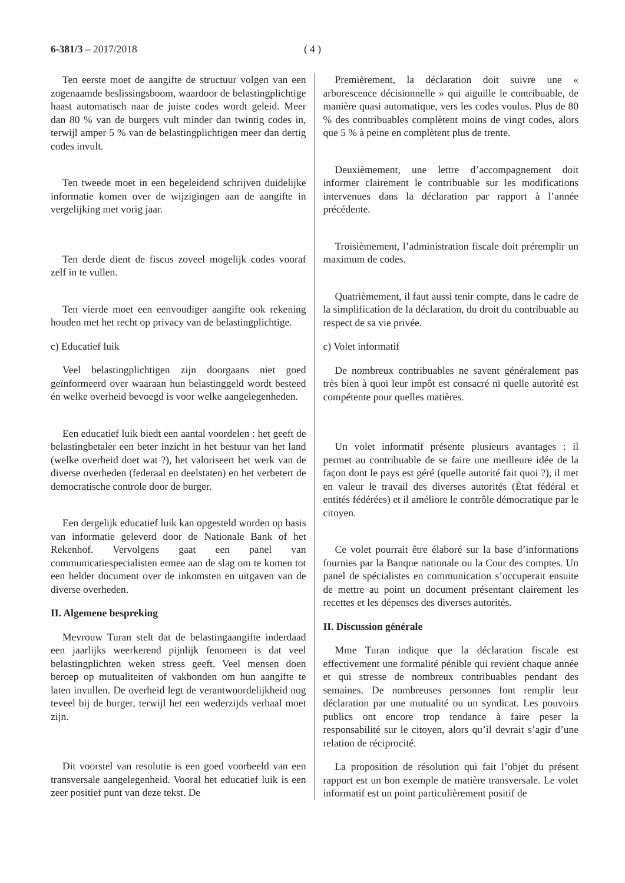6-381/3 – 2017/2018 ( 4 )
Ten eerste moet de aangifte de structuur volgen van een zogenaamde beslissingsboom, waardoor de belastingplichtige haast automatisch naar de juiste codes wordt geleid. Meer dan 80 % van de burgers vult minder dan twintig codes in, terwijl amper 5 % van de belastingplichtigen meer dan dertig codes invult.
Ten tweede moet in een begeleidend schrijven duidelijke informatie komen over de wijzigingen aan de aangifte in vergelijking met vorig jaar.
Ten derde dient de fiscus zoveel mogelijk codes vooraf zelf in te vullen.
Ten vierde moet een eenvoudiger aangifte ook rekening houden met het recht op privacy van de belastingplichtige.
c) Educatief luik
Veel belastingplichtigen zijn doorgaans niet goed geïnformeerd over waaraan hun belastinggeld wordt besteed én welke overheid bevoegd is voor welke aangelegenheden.
Een educatief luik biedt een aantal voordelen : het geeft de belastingbetaler een beter inzicht in het bestuur van het land (welke overheid doet wat ?), het valoriseert het werk van de diverse overheden (federaal en deelstaten) en het verbetert de democratische controle door de burger.
Een dergelijk educatief luik kan opgesteld worden op basis van informatie geleverd door de Nationale Bank of het Rekenhof. Vervolgens gaat een panel van communicatiespecialisten ermee aan de slag om te komen tot een helder document over de inkomsten en uitgaven van de diverse overheden.
II. Algemene bespreking
Mevrouw Turan stelt dat de belastingaangifte inderdaad een jaarlijks weerkerend pijnlijk fenomeen is dat veel belastingplichten weken stress geeft. Veel mensen doen beroep op mutualiteiten of vakbonden om hun aangifte te laten invullen. De overheid legt de verantwoordelijkheid nog teveel bij de burger, terwijl het een wederzijds verhaal moet zijn.
Dit voorstel van resolutie is een goed voorbeeld van een transversale aangelegenheid. Vooral het educatief luik is een zeer positief punt van deze tekst. De
Premièrement, la déclaration doit suivre une « arborescence décisionnelle » qui aiguille le contribuable, de manière quasi automatique, vers les codes voulus. Plus de 80 % des contribuables complètent moins de vingt codes, alors que 5 % à peine en complètent plus de trente.
Deuxièmement, une lettre d’accompagnement doit informer clairement le contribuable sur les modifications intervenues dans la déclaration par rapport à l’année précédente.
Troisièmement, l’administration fiscale doit préremplir un maximum de codes.
Quatrièmement, il faut aussi tenir compte, dans le cadre de la simplification de la déclaration, du droit du contribuable au respect de sa vie privée.
c) Volet informatif
De nombreux contribuables ne savent généralement pas très bien à quoi leur impôt est consacré ni quelle autorité est compétente pour quelles matières.
Un volet informatif présente plusieurs avantages : il permet au contribuable de se faire une meilleure idée de la façon dont le pays est géré (quelle autorité fait quoi ?), il met en valeur le travail des diverses autorités (État fédéral et entités fédérées) et il améliore le contrôle démocratique par le citoyen.
Ce volet pourrait être élaboré sur la base d’informations fournies par la Banque nationale ou la Cour des comptes. Un panel de spécialistes en communication s’occuperait ensuite de mettre au point un document présentant clairement les recettes et les dépenses des diverses autorités.
II. Discussion générale
Mme Turan indique que la déclaration fiscale est effectivement une formalité pénible qui revient chaque année et qui stresse de nombreux contribuables pendant des semaines. De nombreuses personnes font remplir leur déclaration par une mutualité ou un syndicat. Les pouvoirs publics ont encore trop tendance à faire peser la responsabilité sur le citoyen, alors qu’il devrait s’agir d’une relation de réciprocité.
La proposition de résolution qui fait l’objet du présent rapport est un bon exemple de matière transversale. Le volet informatif est un point particulièrement positif de